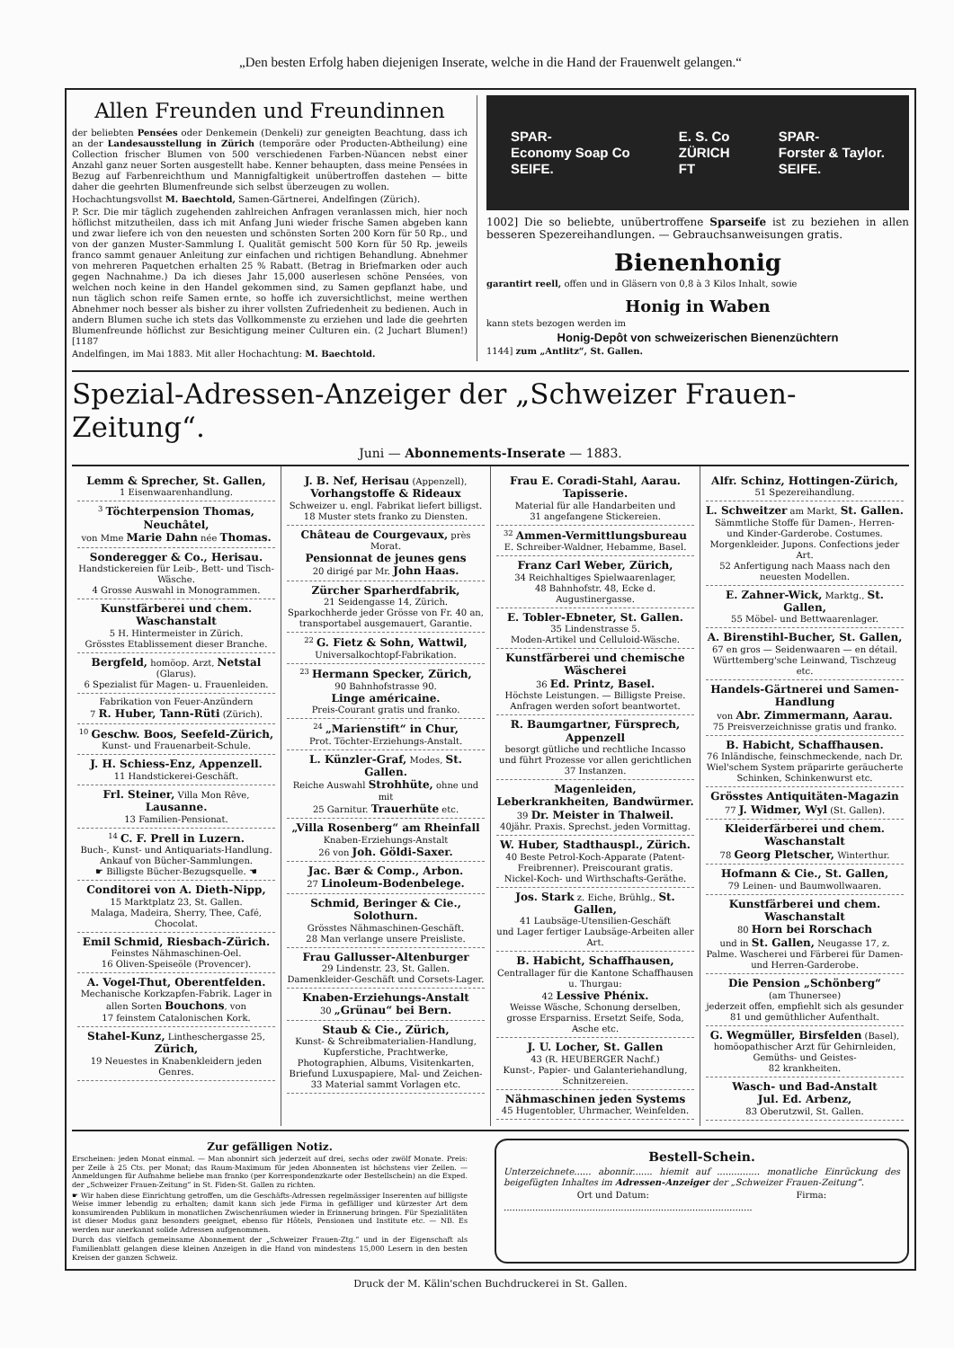„Den besten Erfolg haben diejenigen Inserate, welche in die Hand der Frauenwelt gelangen.“
Allen Freunden und Freundinnen
der beliebten Pensées oder Denkemein (Denkeli) zur geneigten Beachtung, dass ich an der Landesausstellung in Zürich (temporäre oder Producten-Abtheilung) eine Collection frischer Blumen von 500 verschiedenen Farben-Nüancen nebst einer Anzahl ganz neuer Sorten ausgestellt habe. Kenner behaupten, dass meine Pensées in Bezug auf Farbenreichthum und Mannigfaltigkeit unübertroffen dastehen — bitte daher die geehrten Blumenfreunde sich selbst überzeugen zu wollen.
Hochachtungsvollst M. Baechtold, Samen-Gärtnerei, Andelfingen (Zürich).
P. Scr. Die mir täglich zugehenden zahlreichen Anfragen veranlassen mich, hier noch höflichst mitzutheilen, dass ich mit Anfang Juni wieder frische Samen abgeben kann und zwar liefere ich von den neuesten und schönsten Sorten 200 Korn für 50 Rp., und von der ganzen Muster-Sammlung I. Qualität gemischt 500 Korn für 50 Rp. jeweils franco sammt genauer Anleitung zur einfachen und richtigen Behandlung. Abnehmer von mehreren Paquetchen erhalten 25 % Rabatt. (Betrag in Briefmarken oder auch gegen Nachnahme.) Da ich dieses Jahr 15,000 auserlesen schöne Pensées, von welchen noch keine in den Handel gekommen sind, zu Samen gepflanzt habe, und nun täglich schon reife Samen ernte, so hoffe ich zuversichtlichst, meine werthen Abnehmer noch besser als bisher zu ihrer vollsten Zufriedenheit zu bedienen. Auch in andern Blumen suche ich stets das Vollkommenste zu erziehen und lade die geehrten Blumenfreunde höflichst zur Besichtigung meiner Culturen ein. (2 Juchart Blumen!) [1187
Andelfingen, im Mai 1883. Mit aller Hochachtung: M. Baechtold.
SPAR-
Economy Soap Co
SEIFE. E. S. Co
ZÜRICH
FT SPAR-
Forster & Taylor.
SEIFE.
1002] Die so beliebte, unübertroffene Sparseife ist zu beziehen in allen besseren Spezereihandlungen. — Gebrauchsanweisungen gratis.
Bienenhonig
garantirt reell, offen und in Gläsern von 0,8 à 3 Kilos Inhalt, sowie
Honig in Waben
kann stets bezogen werden im
Honig-Depôt von schweizerischen Bienenzüchtern
1144] zum „Antlitz“, St. Gallen.
Spezial-Adressen-Anzeiger der „Schweizer Frauen-Zeitung“.
Juni — Abonnements-Inserate — 1883.
Lemm & Sprecher, St. Gallen,
1 Eisenwaarenhandlung.
<sup>3</sup> Töchterpension Thomas, Neuchâtel,
von Mme Marie Dahn née Thomas.
Sonderegger & Co., Herisau.
Handstickereien für Leib-, Bett- und Tisch-Wäsche.
4 Grosse Auswahl in Monogrammen.
Kunstfärberei und chem. Waschanstalt
5 H. Hintermeister in Zürich.
Grösstes Etablissement dieser Branche.
Bergfeld, homöop. Arzt, Netstal (Glarus).
6 Spezialist für Magen- u. Frauenleiden.
Fabrikation von Feuer-Anzündern
7 R. Huber, Tann-Rüti (Zürich).
<sup>10</sup> Geschw. Boos, Seefeld-Zürich,
Kunst- und Frauenarbeit-Schule.
J. H. Schiess-Enz, Appenzell.
11 Handstickerei-Geschäft.
Frl. Steiner, Villa Mon Rêve, Lausanne.
13 Familien-Pensionat.
<sup>14</sup> C. F. Prell in Luzern.
Buch-, Kunst- und Antiquariats-Handlung. Ankauf von Bücher-Sammlungen.
☛ Billigste Bücher-Bezugsquelle. ☚
Conditorei von A. Dieth-Nipp,
15 Marktplatz 23, St. Gallen.
Malaga, Madeira, Sherry, Thee, Café, Chocolat.
Emil Schmid, Riesbach-Zürich.
Feinstes Nähmaschinen-Oel.
16 Oliven-Speiseöle (Provencer).
A. Vogel-Thut, Oberentfelden.
Mechanische Korkzapfen-Fabrik. Lager in allen Sorten Bouchons, von
17 feinstem Catalonischen Kork.
Stahel-Kunz, Lintheschergasse 25, Zürich,
19 Neuestes in Knabenkleidern jeden Genres.
J. B. Nef, Herisau (Appenzell),
Vorhangstoffe & Rideaux
Schweizer u. engl. Fabrikat liefert billigst.
18 Muster stets franko zu Diensten.
Château de Courgevaux, près Morat.
Pensionnat de jeunes gens
20 dirigé par Mr. John Haas.
Zürcher Sparherdfabrik,
21 Seidengasse 14, Zürich.
Sparkochherde jeder Grösse von Fr. 40 an, transportabel ausgemauert, Garantie.
<sup>22</sup> G. Fietz & Sohn, Wattwil,
Universalkochtopf-Fabrikation.
<sup>23</sup> Hermann Specker, Zürich,
90 Bahnhofstrasse 90.
Linge américaine.
Preis-Courant gratis und franko.
<sup>24</sup> „Marienstift“ in Chur,
Prot. Töchter-Erziehungs-Anstalt.
L. Künzler-Graf, Modes, St. Gallen.
Reiche Auswahl Strohhüte, ohne und mit
25 Garnitur. Trauerhüte etc.
„Villa Rosenberg“ am Rheinfall
Knaben-Erziehungs-Anstalt
26 von Joh. Göldi-Saxer.
Jac. Bær & Comp., Arbon.
27 Linoleum-Bodenbelege.
Schmid, Beringer & Cie., Solothurn.
Grösstes Nähmaschinen-Geschäft.
28 Man verlange unsere Preisliste.
Frau Gallusser-Altenburger
29 Lindenstr. 23, St. Gallen.
Damenkleider-Geschäft und Corsets-Lager.
Knaben-Erziehungs-Anstalt
30 „Grünau“ bei Bern.
Staub & Cie., Zürich,
Kunst- & Schreibmaterialien-Handlung, Kupferstiche, Prachtwerke, Photographien, Albums, Visitenkarten, Briefund Luxuspapiere, Mal- und Zeichen-
33 Material sammt Vorlagen etc.
Frau E. Coradi-Stahl, Aarau.
Tapisserie.
Material für alle Handarbeiten und
31 angefangene Stickereien.
<sup>32</sup> Ammen-Vermittlungsbureau
E. Schreiber-Waldner, Hebamme, Basel.
Franz Carl Weber, Zürich,
34 Reichhaltiges Spielwaarenlager,
48 Bahnhofstr. 48, Ecke d. Augustinergasse.
E. Tobler-Ebneter, St. Gallen.
35 Lindenstrasse 5.
Moden-Artikel und Celluloid-Wäsche.
Kunstfärberei und chemische Wäscherei
36 Ed. Printz, Basel.
Höchste Leistungen. — Billigste Preise. Anfragen werden sofort beantwortet.
R. Baumgartner, Fürsprech, Appenzell
besorgt gütliche und rechtliche Incasso und führt Prozesse vor allen gerichtlichen
37 Instanzen.
Magenleiden, Leberkrankheiten, Bandwürmer.
39 Dr. Meister in Thalweil.
40jähr. Praxis. Sprechst. jeden Vormittag.
W. Huber, Stadthauspl., Zürich.
40 Beste Petrol-Koch-Apparate (Patent-Freibrenner). Preiscourant gratis.
Nickel-Koch- und Wirthschafts-Geräthe.
Jos. Stark z. Eiche, Brühlg., St. Gallen,
41 Laubsäge-Utensilien-Geschäft
und Lager fertiger Laubsäge-Arbeiten aller Art.
B. Habicht, Schaffhausen,
Centrallager für die Kantone Schaffhausen u. Thurgau:
42 Lessive Phénix.
Weisse Wäsche, Schonung derselben, grosse Ersparniss. Ersetzt Seife, Soda, Asche etc.
J. U. Locher, St. Gallen
43 (R. HEUBERGER Nachf.)
Kunst-, Papier- und Galanteriehandlung, Schnitzereien.
Nähmaschinen jeden Systems
45 Hugentobler, Uhrmacher, Weinfelden.
Alfr. Schinz, Hottingen-Zürich,
51 Spezereihandlung.
L. Schweitzer am Markt, St. Gallen.
Sämmtliche Stoffe für Damen-, Herren- und Kinder-Garderobe. Costumes. Morgenkleider. Jupons. Confections jeder Art.
52 Anfertigung nach Maass nach den neuesten Modellen.
E. Zahner-Wick, Marktg., St. Gallen,
55 Möbel- und Bettwaarenlager.
A. Birenstihl-Bucher, St. Gallen,
67 en gros — Seidenwaaren — en détail.
Württemberg'sche Leinwand, Tischzeug etc.
Handels-Gärtnerei und Samen-Handlung
von Abr. Zimmermann, Aarau.
75 Preisverzeichnisse gratis und franko.
B. Habicht, Schaffhausen.
76 Inländische, feinschmeckende, nach Dr. Wiel'schem System präparirte geräucherte Schinken, Schinkenwurst etc.
Grösstes Antiquitäten-Magazin
77 J. Widmer, Wyl (St. Gallen).
Kleiderfärberei und chem. Waschanstalt
78 Georg Pletscher, Winterthur.
Hofmann & Cie., St. Gallen,
79 Leinen- und Baumwollwaaren.
Kunstfärberei und chem. Waschanstalt
80 Horn bei Rorschach
und in St. Gallen, Neugasse 17, z. Palme. Wascherei und Färberei für Damen- und Herren-Garderobe.
Die Pension „Schönberg“
(am Thunersee)
jederzeit offen, empfiehlt sich als gesunder
81 und gemüthlicher Aufenthalt.
G. Wegmüller, Birsfelden (Basel),
homöopathischer Arzt für Gehirnleiden, Gemüths- und Geistes-
82 krankheiten.
Wasch- und Bad-Anstalt
Jul. Ed. Arbenz,
83 Oberutzwil, St. Gallen.
Zur gefälligen Notiz.
Erscheinen: jeden Monat einmal. — Man abonnirt sich jederzeit auf drei, sechs oder zwölf Monate. Preis: per Zeile à 25 Cts. per Monat; das Raum-Maximum für jeden Abonnenten ist höchstens vier Zeilen. — Anmeldungen für Aufnahme beliebe man franko (per Korrespondenzkarte oder Bestellschein) an die Exped. der „Schweizer Frauen-Zeitung“ in St. Fiden-St. Gallen zu richten.
☛ Wir haben diese Einrichtung getroffen, um die Geschäfts-Adressen regelmässiger Inserenten auf billigste Weise immer lebendig zu erhalten; damit kann sich jede Firma in gefälliger und kürzester Art dem konsumirenden Publikum in monatlichen Zwischenräumen wieder in Erinnerung bringen. Für Spezialitäten ist dieser Modus ganz besonders geeignet, ebenso für Hôtels, Pensionen und Institute etc. — NB. Es werden nur anerkannt solide Adressen aufgenommen.
Durch das vielfach gemeinsame Abonnement der „Schweizer Frauen-Ztg.“ und in der Eigenschaft als Familienblatt gelangen diese kleinen Anzeigen in die Hand von mindestens 15,000 Lesern in den besten Kreisen der ganzen Schweiz.
Bestell-Schein.
Unterzeichnete...... abonnir....... hiemit auf ............... monatliche Einrückung des beigefügten Inhaltes im Adressen-Anzeiger der „Schweizer Frauen-Zeitung“.
Ort und Datum: Firma:
.......................................................................................
Druck der M. Kälin'schen Buchdruckerei in St. Gallen.